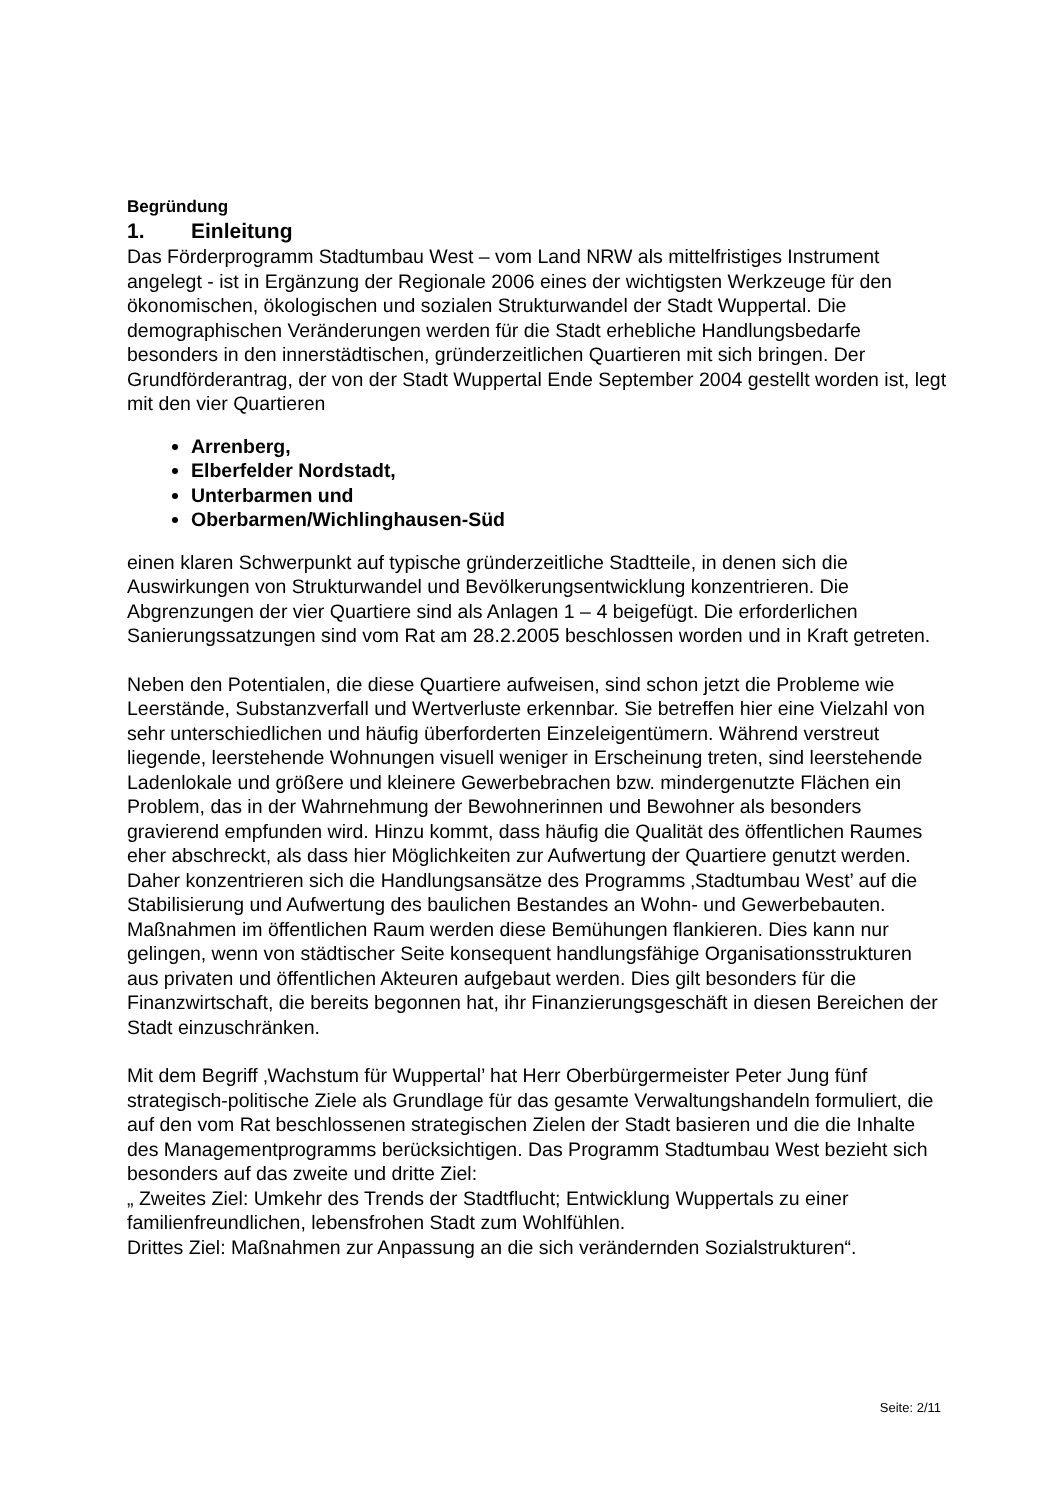Begründung
1. Einleitung
Das Förderprogramm Stadtumbau West – vom Land NRW als mittelfristiges Instrument angelegt - ist in Ergänzung der Regionale 2006 eines der wichtigsten Werkzeuge für den ökonomischen, ökologischen und sozialen Strukturwandel der Stadt Wuppertal. Die demographischen Veränderungen werden für die Stadt erhebliche Handlungsbedarfe besonders in den innerstädtischen, gründerzeitlichen Quartieren mit sich bringen. Der Grundförderantrag, der von der Stadt Wuppertal Ende September 2004 gestellt worden ist, legt mit den vier Quartieren
Arrenberg,
Elberfelder Nordstadt,
Unterbarmen und
Oberbarmen/Wichlinghausen-Süd
einen klaren Schwerpunkt auf typische gründerzeitliche Stadtteile, in denen sich die Auswirkungen von Strukturwandel und Bevölkerungsentwicklung konzentrieren. Die Abgrenzungen der vier Quartiere sind als Anlagen 1 – 4 beigefügt. Die erforderlichen Sanierungssatzungen sind vom Rat am 28.2.2005 beschlossen worden und in Kraft getreten.
Neben den Potentialen, die diese Quartiere aufweisen, sind schon jetzt die Probleme wie Leerstände, Substanzverfall und Wertverluste erkennbar. Sie betreffen hier eine Vielzahl von sehr unterschiedlichen und häufig überforderten Einzeleigentümern. Während verstreut liegende, leerstehende Wohnungen visuell weniger in Erscheinung treten, sind leerstehende Ladenlokale und größere und kleinere Gewerbebrachen bzw. mindergenutzte Flächen ein Problem, das in der Wahrnehmung der Bewohnerinnen und Bewohner als besonders gravierend empfunden wird. Hinzu kommt, dass häufig die Qualität des öffentlichen Raumes eher abschreckt, als dass hier Möglichkeiten zur Aufwertung der Quartiere genutzt werden. Daher konzentrieren sich die Handlungsansätze des Programms ‚Stadtumbau West’ auf die Stabilisierung und Aufwertung des baulichen Bestandes an Wohn- und Gewerbebauten. Maßnahmen im öffentlichen Raum werden diese Bemühungen flankieren. Dies kann nur gelingen, wenn von städtischer Seite konsequent handlungsfähige Organisationsstrukturen aus privaten und öffentlichen Akteuren aufgebaut werden. Dies gilt besonders für die Finanzwirtschaft, die bereits begonnen hat, ihr Finanzierungsgeschäft in diesen Bereichen der Stadt einzuschränken.
Mit dem Begriff ‚Wachstum für Wuppertal’ hat Herr Oberbürgermeister Peter Jung fünf strategisch-politische Ziele als Grundlage für das gesamte Verwaltungshandeln formuliert, die auf den vom Rat beschlossenen strategischen Zielen der Stadt basieren und die die Inhalte des Managementprogramms berücksichtigen. Das Programm Stadtumbau West bezieht sich besonders auf das zweite und dritte Ziel:
„ Zweites Ziel: Umkehr des Trends der Stadtflucht; Entwicklung Wuppertals zu einer familienfreundlichen, lebensfrohen Stadt zum Wohlfühlen.
Drittes Ziel: Maßnahmen zur Anpassung an die sich verändernden Sozialstrukturen“.
Seite: 2/11